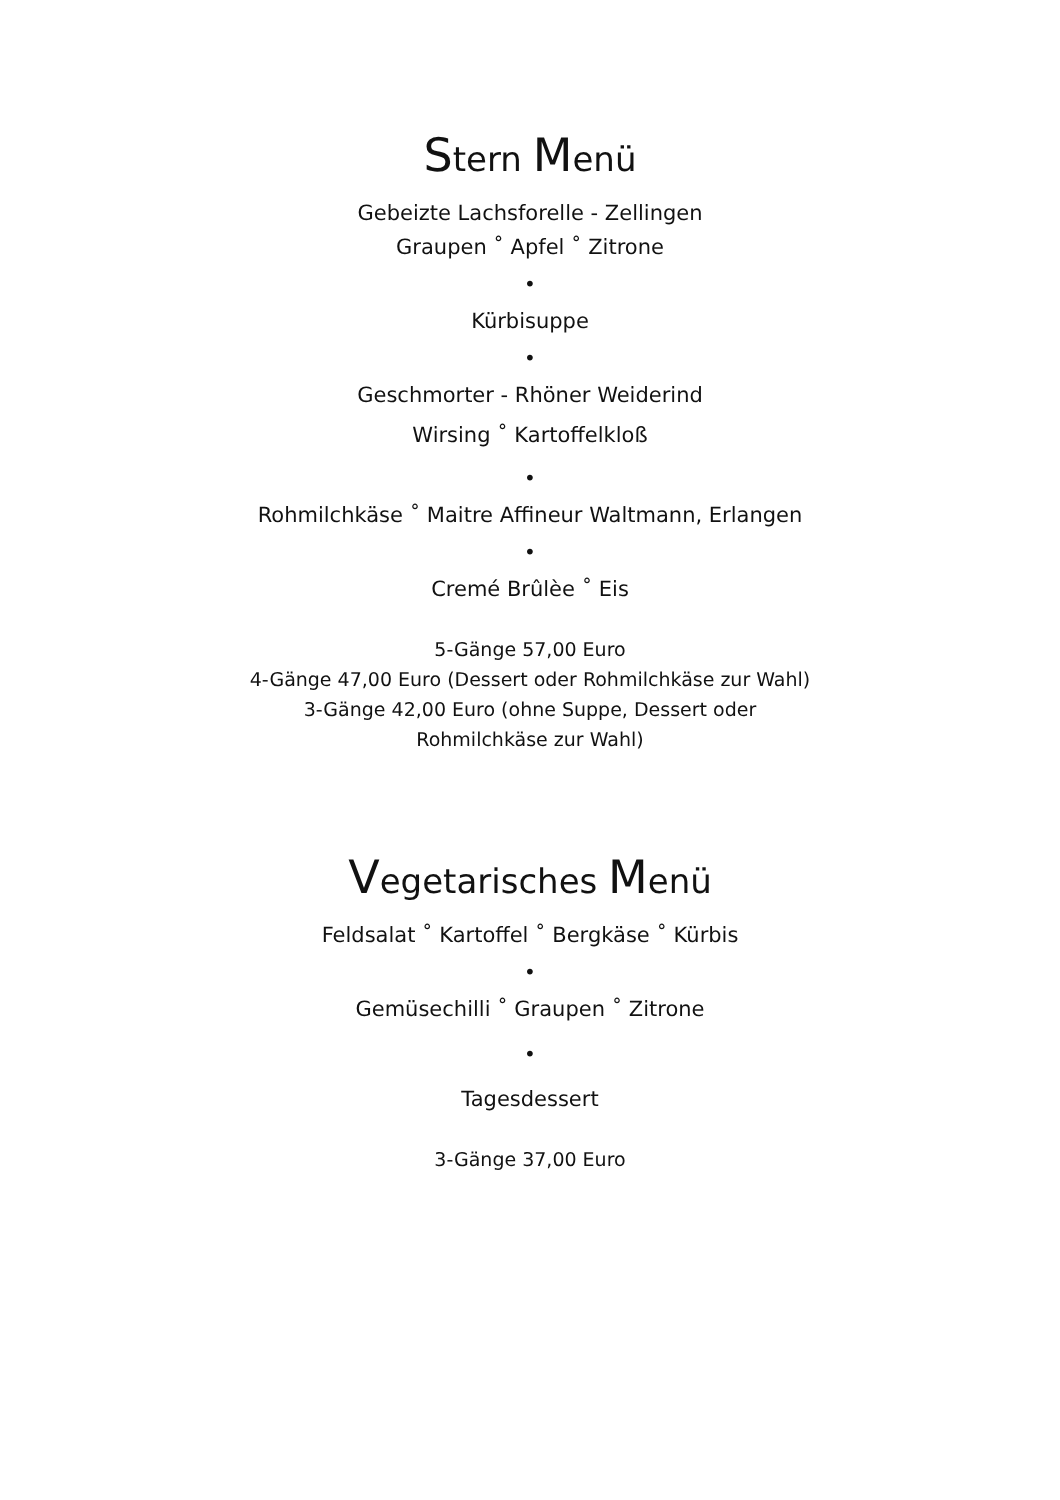Stern Menü
Gebeizte Lachsforelle - Zellingen
Graupen ˚ Apfel ˚ Zitrone
•
Kürbisuppe
•
Geschmorter - Rhöner Weiderind
Wirsing ˚ Kartoffelkloß
•
Rohmilchkäse ˚ Maitre Affineur Waltmann, Erlangen
•
Cremé Brûlèe ˚ Eis
5-Gänge 57,00 Euro
4-Gänge 47,00 Euro (Dessert oder Rohmilchkäse zur Wahl)
3-Gänge 42,00 Euro (ohne Suppe, Dessert oder
Rohmilchkäse zur Wahl)
Vegetarisches Menü
Feldsalat ˚ Kartoffel ˚ Bergkäse ˚ Kürbis
•
Gemüsechilli ˚ Graupen ˚ Zitrone
•
Tagesdessert
3-Gänge 37,00 Euro